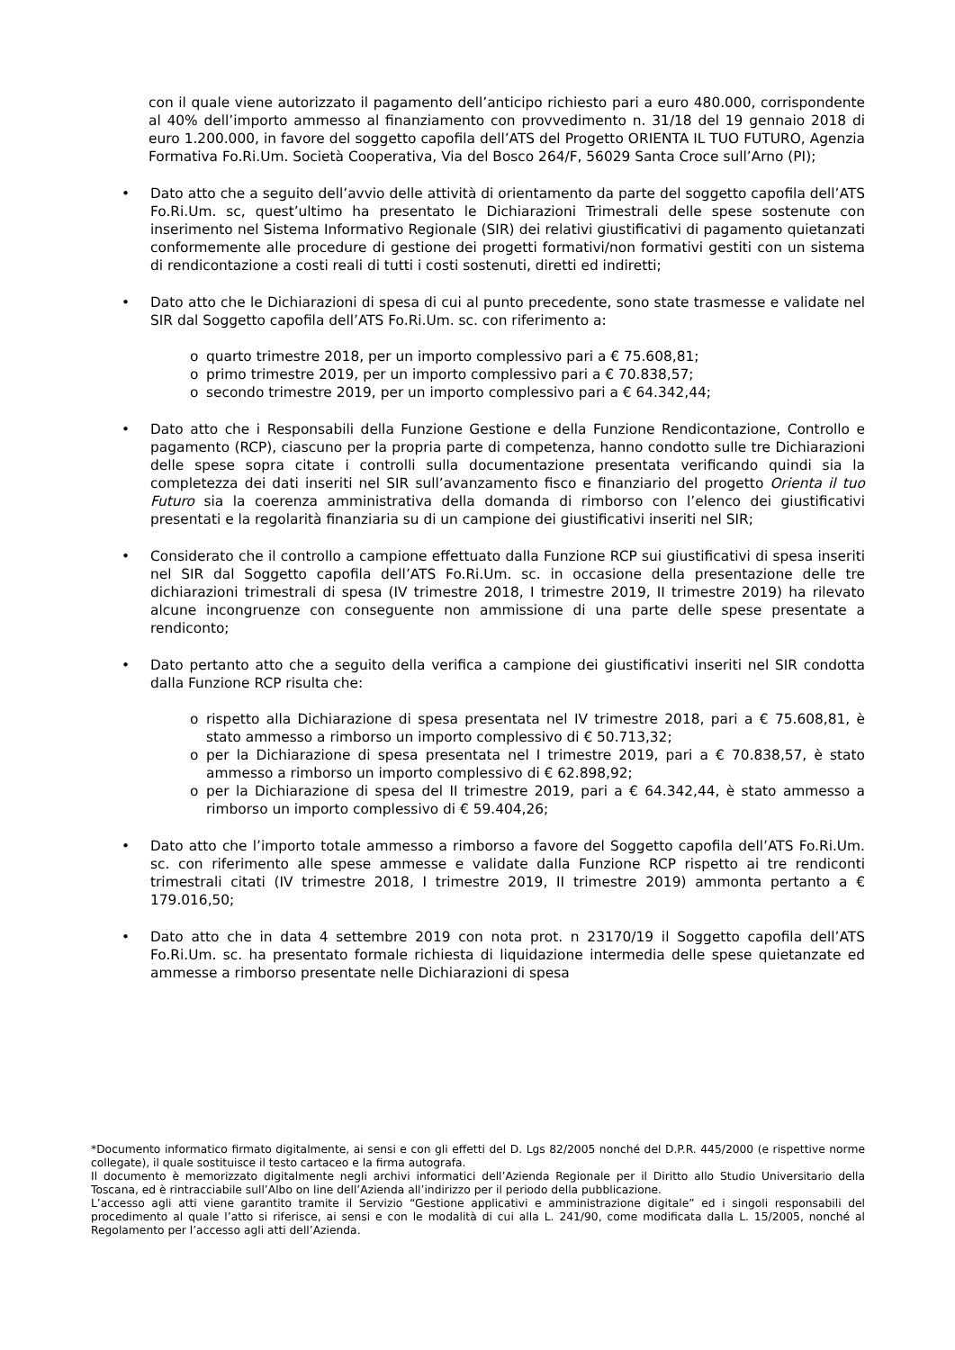con il quale viene autorizzato il pagamento dell’anticipo richiesto pari a euro 480.000, corrispondente al 40% dell’importo ammesso al finanziamento con provvedimento n. 31/18 del 19 gennaio 2018 di euro 1.200.000, in favore del soggetto capofila dell’ATS del Progetto ORIENTA IL TUO FUTURO, Agenzia Formativa Fo.Ri.Um. Società Cooperativa, Via del Bosco 264/F, 56029 Santa Croce sull’Arno (PI);
• Dato atto che a seguito dell’avvio delle attività di orientamento da parte del soggetto capofila dell’ATS Fo.Ri.Um. sc, quest’ultimo ha presentato le Dichiarazioni Trimestrali delle spese sostenute con inserimento nel Sistema Informativo Regionale (SIR) dei relativi giustificativi di pagamento quietanzati conformemente alle procedure di gestione dei progetti formativi/non formativi gestiti con un sistema di rendicontazione a costi reali di tutti i costi sostenuti, diretti ed indiretti;
• Dato atto che le Dichiarazioni di spesa di cui al punto precedente, sono state trasmesse e validate nel SIR dal Soggetto capofila dell’ATS Fo.Ri.Um. sc. con riferimento a:
o quarto trimestre 2018, per un importo complessivo pari a € 75.608,81;
o primo trimestre 2019, per un importo complessivo pari a € 70.838,57;
o secondo trimestre 2019, per un importo complessivo pari a € 64.342,44;
• Dato atto che i Responsabili della Funzione Gestione e della Funzione Rendicontazione, Controllo e pagamento (RCP), ciascuno per la propria parte di competenza, hanno condotto sulle tre Dichiarazioni delle spese sopra citate i controlli sulla documentazione presentata verificando quindi sia la completezza dei dati inseriti nel SIR sull’avanzamento fisco e finanziario del progetto Orienta il tuo Futuro sia la coerenza amministrativa della domanda di rimborso con l’elenco dei giustificativi presentati e la regolarità finanziaria su di un campione dei giustificativi inseriti nel SIR;
• Considerato che il controllo a campione effettuato dalla Funzione RCP sui giustificativi di spesa inseriti nel SIR dal Soggetto capofila dell’ATS Fo.Ri.Um. sc. in occasione della presentazione delle tre dichiarazioni trimestrali di spesa (IV trimestre 2018, I trimestre 2019, II trimestre 2019) ha rilevato alcune incongruenze con conseguente non ammissione di una parte delle spese presentate a rendiconto;
• Dato pertanto atto che a seguito della verifica a campione dei giustificativi inseriti nel SIR condotta dalla Funzione RCP risulta che:
o rispetto alla Dichiarazione di spesa presentata nel IV trimestre 2018, pari a € 75.608,81, è stato ammesso a rimborso un importo complessivo di € 50.713,32;
o per la Dichiarazione di spesa presentata nel I trimestre 2019, pari a € 70.838,57, è stato ammesso a rimborso un importo complessivo di € 62.898,92;
o per la Dichiarazione di spesa del II trimestre 2019, pari a € 64.342,44, è stato ammesso a rimborso un importo complessivo di € 59.404,26;
• Dato atto che l’importo totale ammesso a rimborso a favore del Soggetto capofila dell’ATS Fo.Ri.Um. sc. con riferimento alle spese ammesse e validate dalla Funzione RCP rispetto ai tre rendiconti trimestrali citati (IV trimestre 2018, I trimestre 2019, II trimestre 2019) ammonta pertanto a € 179.016,50;
• Dato atto che in data 4 settembre 2019 con nota prot. n 23170/19 il Soggetto capofila dell’ATS Fo.Ri.Um. sc. ha presentato formale richiesta di liquidazione intermedia delle spese quietanzate ed ammesse a rimborso presentate nelle Dichiarazioni di spesa
*Documento informatico firmato digitalmente, ai sensi e con gli effetti del D. Lgs 82/2005 nonché del D.P.R. 445/2000 (e rispettive norme collegate), il quale sostituisce il testo cartaceo e la firma autografa.
Il documento è memorizzato digitalmente negli archivi informatici dell’Azienda Regionale per il Diritto allo Studio Universitario della Toscana, ed è rintracciabile sull’Albo on line dell’Azienda all’indirizzo per il periodo della pubblicazione.
L’accesso agli atti viene garantito tramite il Servizio “Gestione applicativi e amministrazione digitale” ed i singoli responsabili del procedimento al quale l’atto si riferisce, ai sensi e con le modalità di cui alla L. 241/90, come modificata dalla L. 15/2005, nonché al Regolamento per l’accesso agli atti dell’Azienda.